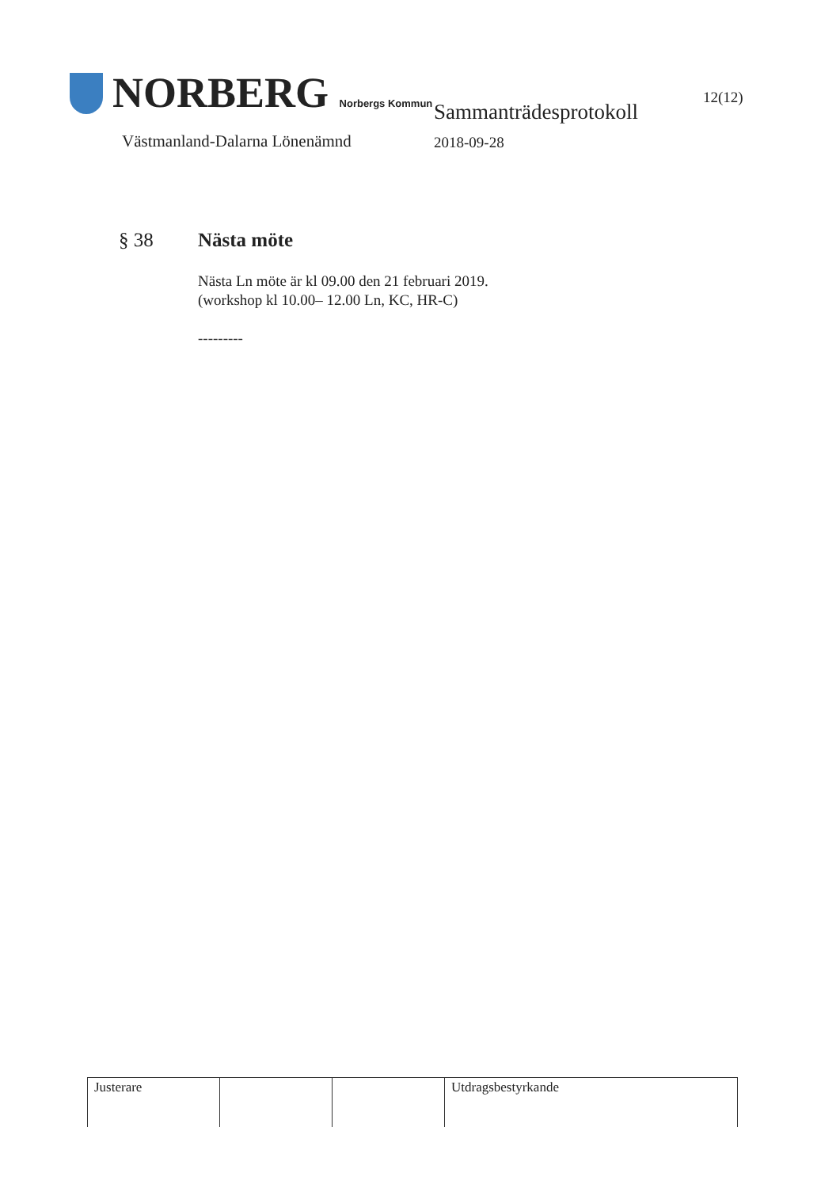NORBERG Norbergs Kommun
Västmanland-Dalarna Lönenämnd
Sammanträdesprotokoll
2018-09-28
12(12)
§ 38 Nästa möte
Nästa Ln möte är kl 09.00 den 21 februari 2019.
(workshop kl 10.00– 12.00 Ln, KC, HR-C)
---------
| Justerare | | | Utdragsbestyrkande |